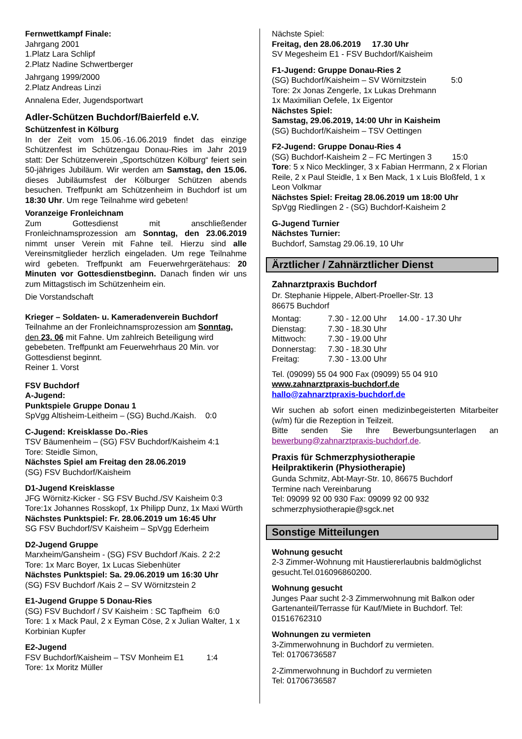Fernwettkampf Finale:
Jahrgang 2001
1.Platz Lara Schlipf
2.Platz Nadine Schwertberger
Jahrgang 1999/2000
2.Platz Andreas Linzi
Annalena Eder, Jugendsportwart
Adler-Schützen Buchdorf/Baierfeld e.V.
Schützenfest in Kölburg
In der Zeit vom 15.06.-16.06.2019 findet das einzige Schützenfest im Schützengau Donau-Ries im Jahr 2019 statt: Der Schützenverein „Sportschützen Kölburg“ feiert sein 50-jähriges Jubiläum. Wir werden am Samstag, den 15.06. dieses Jubiläumsfest der Kölburger Schützen abends besuchen. Treffpunkt am Schützenheim in Buchdorf ist um 18:30 Uhr. Um rege Teilnahme wird gebeten!
Voranzeige Fronleichnam
Zum Gottesdienst mit anschließender Fronleichnamsprozession am Sonntag, den 23.06.2019 nimmt unser Verein mit Fahne teil. Hierzu sind alle Vereinsmitglieder herzlich eingeladen. Um rege Teilnahme wird gebeten. Treffpunkt am Feuerwehrgerätehaus: 20 Minuten vor Gottesdienstbeginn. Danach finden wir uns zum Mittagstisch im Schützenheim ein.
Die Vorstandschaft
Krieger – Soldaten- u. Kameradenverein Buchdorf
Teilnahme an der Fronleichnamsprozession am Sonntag, den 23. 06 mit Fahne. Um zahlreich Beteiligung wird gebebeten. Treffpunkt am Feuerwehrhaus 20 Min. vor Gottesdienst beginnt.
Reiner 1. Vorst
FSV Buchdorf
A-Jugend:
Punktspiele Gruppe Donau 1
SpVgg Altisheim-Leitheim – (SG) Buchd./Kaish. 0:0
C-Jugend: Kreisklasse Do.-Ries
TSV Bäumenheim – (SG) FSV Buchdorf/Kaisheim 4:1
Tore: Steidle Simon,
Nächstes Spiel am Freitag den 28.06.2019
(SG) FSV Buchdorf/Kaisheim
D1-Jugend Kreisklasse
JFG Wörnitz-Kicker - SG FSV Buchd./SV Kaisheim 0:3
Tore:1x Johannes Rosskopf, 1x Philipp Dunz, 1x Maxi Würth
Nächstes Punktspiel: Fr. 28.06.2019 um 16:45 Uhr
SG FSV Buchdorf/SV Kaisheim – SpVgg Ederheim
D2-Jugend Gruppe
Marxheim/Gansheim - (SG) FSV Buchdorf /Kais. 2 2:2
Tore: 1x Marc Boyer, 1x Lucas Siebenhüter
Nächstes Punktspiel: Sa. 29.06.2019 um 16:30 Uhr
(SG) FSV Buchdorf /Kais 2 – SV Wörnitzstein 2
E1-Jugend Gruppe 5 Donau-Ries
(SG) FSV Buchdorf / SV Kaisheim : SC Tapfheim 6:0
Tore: 1 x Mack Paul, 2 x Eyman Cöse, 2 x Julian Walter, 1 x Korbinian Kupfer
E2-Jugend
FSV Buchdorf/Kaisheim – TSV Monheim E1 1:4
Tore: 1x Moritz Müller
Nächste Spiel:
Freitag, den 28.06.2019 17.30 Uhr
SV Megesheim E1 - FSV Buchdorf/Kaisheim
F1-Jugend: Gruppe Donau-Ries 2
(SG) Buchdorf/Kaisheim – SV Wörnitzstein 5:0
Tore: 2x Jonas Zengerle, 1x Lukas Drehmann
1x Maximilian Oefele, 1x Eigentor
Nächstes Spiel:
Samstag, 29.06.2019, 14:00 Uhr in Kaisheim
(SG) Buchdorf/Kaisheim – TSV Oettingen
F2-Jugend: Gruppe Donau-Ries 4
(SG) Buchdorf-Kaisheim 2 – FC Mertingen 3 15:0
Tore: 5 x Nico Mecklinger, 3 x Fabian Herrmann, 2 x Florian Reile, 2 x Paul Steidle, 1 x Ben Mack, 1 x Luis Bloßfeld, 1 x Leon Volkmar
Nächstes Spiel: Freitag 28.06.2019 um 18:00 Uhr
SpVgg Riedlingen 2 - (SG) Buchdorf-Kaisheim 2
G-Jugend Turnier
Nächstes Turnier:
Buchdorf, Samstag 29.06.19, 10 Uhr
Ärztlicher / Zahnärztlicher Dienst
Zahnarztpraxis Buchdorf
Dr. Stephanie Hippele, Albert-Proeller-Str. 13
86675 Buchdorf
| Montag: | 7.30 - 12.00 Uhr | 14.00 - 17.30 Uhr |
| Dienstag: | 7.30 - 18.30 Uhr | |
| Mittwoch: | 7.30 - 19.00 Uhr | |
| Donnerstag: | 7.30 - 18.30 Uhr | |
| Freitag: | 7.30 - 13.00 Uhr | |
Tel. (09099) 55 04 900 Fax (09099) 55 04 910
www.zahnarztpraxis-buchdorf.de
hallo@zahnarztpraxis-buchdorf.de
Wir suchen ab sofort einen medizinbegeisterten Mitarbeiter (w/m) für die Rezeption in Teilzeit.
Bitte senden Sie Ihre Bewerbungsunterlagen an bewerbung@zahnarztpraxis-buchdorf.de.
Praxis für Schmerzphysiotherapie
Heilpraktikerin (Physiotherapie)
Gunda Schmitz, Abt-Mayr-Str. 10, 86675 Buchdorf
Termine nach Vereinbarung
Tel: 09099 92 00 930 Fax: 09099 92 00 932
schmerzphysiotherapie@sgck.net
Sonstige Mitteilungen
Wohnung gesucht
2-3 Zimmer-Wohnung mit Haustiererlaubnis baldmöglichst gesucht.Tel.016096860200.
Wohnung gesucht
Junges Paar sucht 2-3 Zimmerwohnung mit Balkon oder Gartenanteil/Terrasse für Kauf/Miete in Buchdorf. Tel: 01516762310
Wohnungen zu vermieten
3-Zimmerwohnung in Buchdorf zu vermieten.
Tel: 01706736587
2-Zimmerwohnung in Buchdorf zu vermieten
Tel: 01706736587